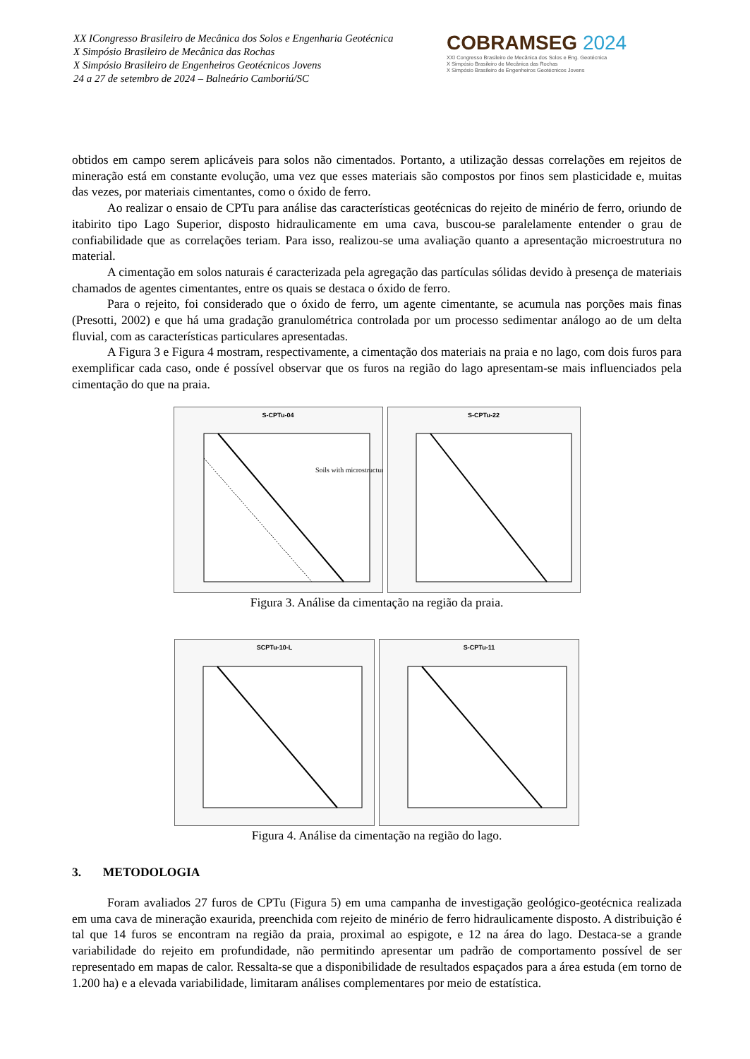XX ICongresso Brasileiro de Mecânica dos Solos e Engenharia Geotécnica
X Simpósio Brasileiro de Mecânica das Rochas
X Simpósio Brasileiro de Engenheiros Geotécnicos Jovens
24 a 27 de setembro de 2024 – Balneário Camboriú/SC
COBRAMSEG 2024
XXI Congresso Brasileiro de Mecânica dos Solos e Eng. Geotécnica
X Simpósio Brasileiro de Mecânica das Rochas
X Simpósio Brasileiro de Engenheiros Geotécnicos Jovens
obtidos em campo serem aplicáveis para solos não cimentados. Portanto, a utilização dessas correlações em rejeitos de mineração está em constante evolução, uma vez que esses materiais são compostos por finos sem plasticidade e, muitas das vezes, por materiais cimentantes, como o óxido de ferro.
Ao realizar o ensaio de CPTu para análise das características geotécnicas do rejeito de minério de ferro, oriundo de itabirito tipo Lago Superior, disposto hidraulicamente em uma cava, buscou-se paralelamente entender o grau de confiabilidade que as correlações teriam. Para isso, realizou-se uma avaliação quanto a apresentação microestrutura no material.
A cimentação em solos naturais é caracterizada pela agregação das partículas sólidas devido à presença de materiais chamados de agentes cimentantes, entre os quais se destaca o óxido de ferro.
Para o rejeito, foi considerado que o óxido de ferro, um agente cimentante, se acumula nas porções mais finas (Presotti, 2002) e que há uma gradação granulométrica controlada por um processo sedimentar análogo ao de um delta fluvial, com as características particulares apresentadas.
A Figura 3 e Figura 4 mostram, respectivamente, a cimentação dos materiais na praia e no lago, com dois furos para exemplificar cada caso, onde é possível observar que os furos na região do lago apresentam-se mais influenciados pela cimentação do que na praia.
S-CPTu-04
Soils with microstructure
S-CPTu-22
Figura 3. Análise da cimentação na região da praia.
SCPTu-10-L S-CPTu-11
Figura 4. Análise da cimentação na região do lago.
3. METODOLOGIA
Foram avaliados 27 furos de CPTu (Figura 5) em uma campanha de investigação geológico-geotécnica realizada em uma cava de mineração exaurida, preenchida com rejeito de minério de ferro hidraulicamente disposto. A distribuição é tal que 14 furos se encontram na região da praia, proximal ao espigote, e 12 na área do lago. Destaca-se a grande variabilidade do rejeito em profundidade, não permitindo apresentar um padrão de comportamento possível de ser representado em mapas de calor. Ressalta-se que a disponibilidade de resultados espaçados para a área estuda (em torno de 1.200 ha) e a elevada variabilidade, limitaram análises complementares por meio de estatística.